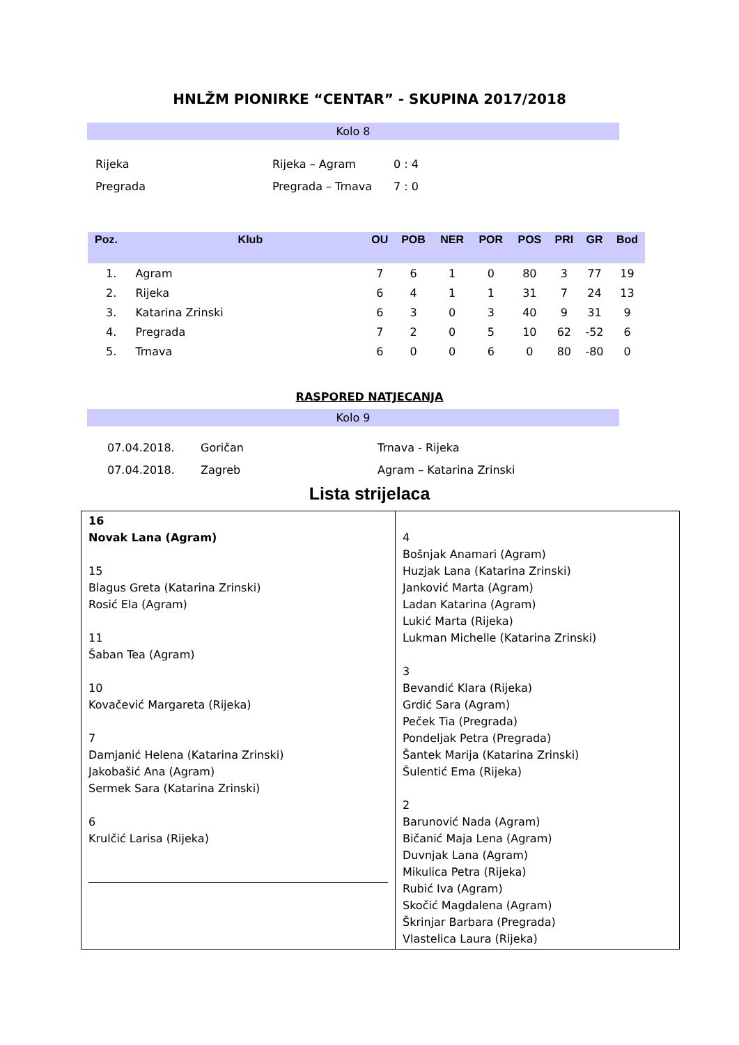HNLŽM PIONIRKE “CENTAR” - SKUPINA 2017/2018
Kolo 8
| Rijeka | Rijeka – Agram | 0 : 4 |
| Pregrada | Pregrada – Trnava | 7 : 0 |
| Poz. | Klub | OU | POB | NER | POR | POS | PRI | GR | Bod |
| --- | --- | --- | --- | --- | --- | --- | --- | --- | --- |
| 1. | Agram | 7 | 6 | 1 | 0 | 80 | 3 | 77 | 19 |
| 2. | Rijeka | 6 | 4 | 1 | 1 | 31 | 7 | 24 | 13 |
| 3. | Katarina Zrinski | 6 | 3 | 0 | 3 | 40 | 9 | 31 | 9 |
| 4. | Pregrada | 7 | 2 | 0 | 5 | 10 | 62 | -52 | 6 |
| 5. | Trnava | 6 | 0 | 0 | 6 | 0 | 80 | -80 | 0 |
RASPORED NATJECANJA
Kolo 9
| 07.04.2018. | Goričan | Trnava - Rijeka |
| 07.04.2018. | Zagreb | Agram – Katarina Zrinski |
Lista strijelaca
| 16 Novak Lana (Agram) 15 Blagus Greta (Katarina Zrinski) Rosić Ela (Agram) 11 Šaban Tea (Agram) 10 Kovačević Margareta (Rijeka) 7 Damjanić Helena (Katarina Zrinski) Jakobašić Ana (Agram) Sermek Sara (Katarina Zrinski) 6 Krulčić Larisa (Rijeka) | 4 Bošnjak Anamari (Agram) Huzjak Lana (Katarina Zrinski) Janković Marta (Agram) Ladan Katarina (Agram) Lukić Marta (Rijeka) Lukman Michelle (Katarina Zrinski) 3 Bevandić Klara (Rijeka) Grdić Sara (Agram) Peček Tia (Pregrada) Pondeljak Petra (Pregrada) Šantek Marija (Katarina Zrinski) Šulentić Ema (Rijeka) 2 Barunović Nada (Agram) Bičanić Maja Lena (Agram) Duvnjak Lana (Agram) Mikulica Petra (Rijeka) Rubić Iva (Agram) Skočić Magdalena (Agram) Škrinjar Barbara (Pregrada) Vlastelica Laura (Rijeka) |